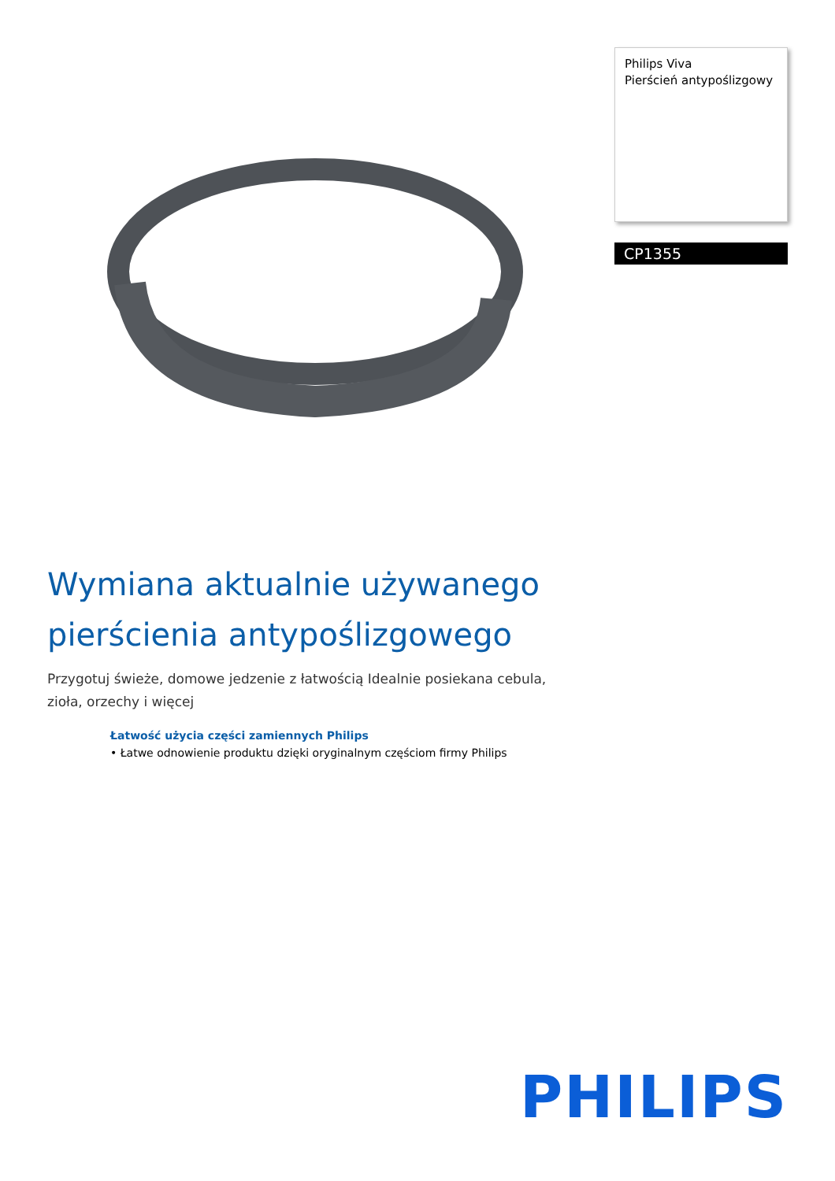Philips Viva
Pierścień antypoślizgowy
CP1355
Wymiana aktualnie używanego pierścienia antypoślizgowego
Przygotuj świeże, domowe jedzenie z łatwością Idealnie posiekana cebula, zioła, orzechy i więcej
Łatwość użycia części zamiennych Philips
• Łatwe odnowienie produktu dzięki oryginalnym częściom firmy Philips
PHILIPS